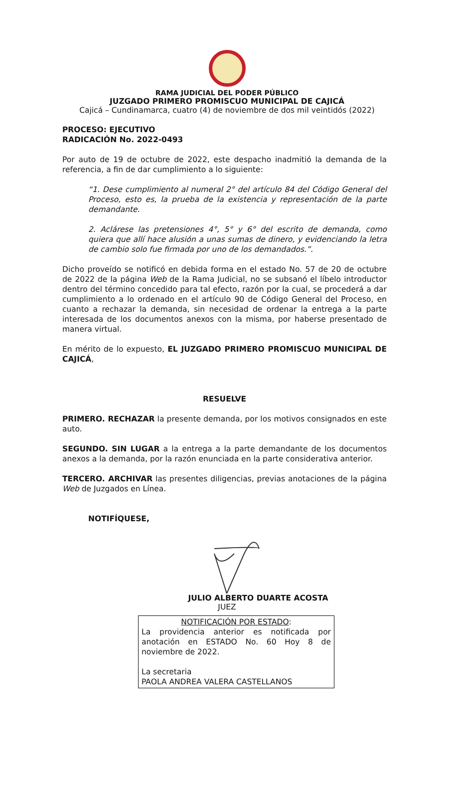RAMA JUDICIAL DEL PODER PÚBLICO
JUZGADO PRIMERO PROMISCUO MUNICIPAL DE CAJICÁ
Cajicá – Cundinamarca, cuatro (4) de noviembre de dos mil veintidós (2022)
PROCESO: EJECUTIVO
RADICACIÓN No. 2022-0493
Por auto de 19 de octubre de 2022, este despacho inadmitió la demanda de la referencia, a fin de dar cumplimiento a lo siguiente:
“1. Dese cumplimiento al numeral 2° del artículo 84 del Código General del Proceso, esto es, la prueba de la existencia y representación de la parte demandante.
2. Aclárese las pretensiones 4°, 5° y 6° del escrito de demanda, como quiera que allí hace alusión a unas sumas de dinero, y evidenciando la letra de cambio solo fue firmada por uno de los demandados.”.
Dicho proveído se notificó en debida forma en el estado No. 57 de 20 de octubre de 2022 de la página Web de la Rama Judicial, no se subsanó el líbelo introductor dentro del término concedido para tal efecto, razón por la cual, se procederá a dar cumplimiento a lo ordenado en el artículo 90 de Código General del Proceso, en cuanto a rechazar la demanda, sin necesidad de ordenar la entrega a la parte interesada de los documentos anexos con la misma, por haberse presentado de manera virtual.
En mérito de lo expuesto, EL JUZGADO PRIMERO PROMISCUO MUNICIPAL DE CAJICÁ,
RESUELVE
PRIMERO. RECHAZAR la presente demanda, por los motivos consignados en este auto.
SEGUNDO. SIN LUGAR a la entrega a la parte demandante de los documentos anexos a la demanda, por la razón enunciada en la parte considerativa anterior.
TERCERO. ARCHIVAR las presentes diligencias, previas anotaciones de la página Web de Juzgados en Línea.
NOTIFÍQUESE,
JULIO ALBERTO DUARTE ACOSTA
JUEZ
NOTIFICACIÓN POR ESTADO:
La providencia anterior es notificada por anotación en ESTADO No. 60 Hoy 8 de noviembre de 2022.
La secretaria
PAOLA ANDREA VALERA CASTELLANOS